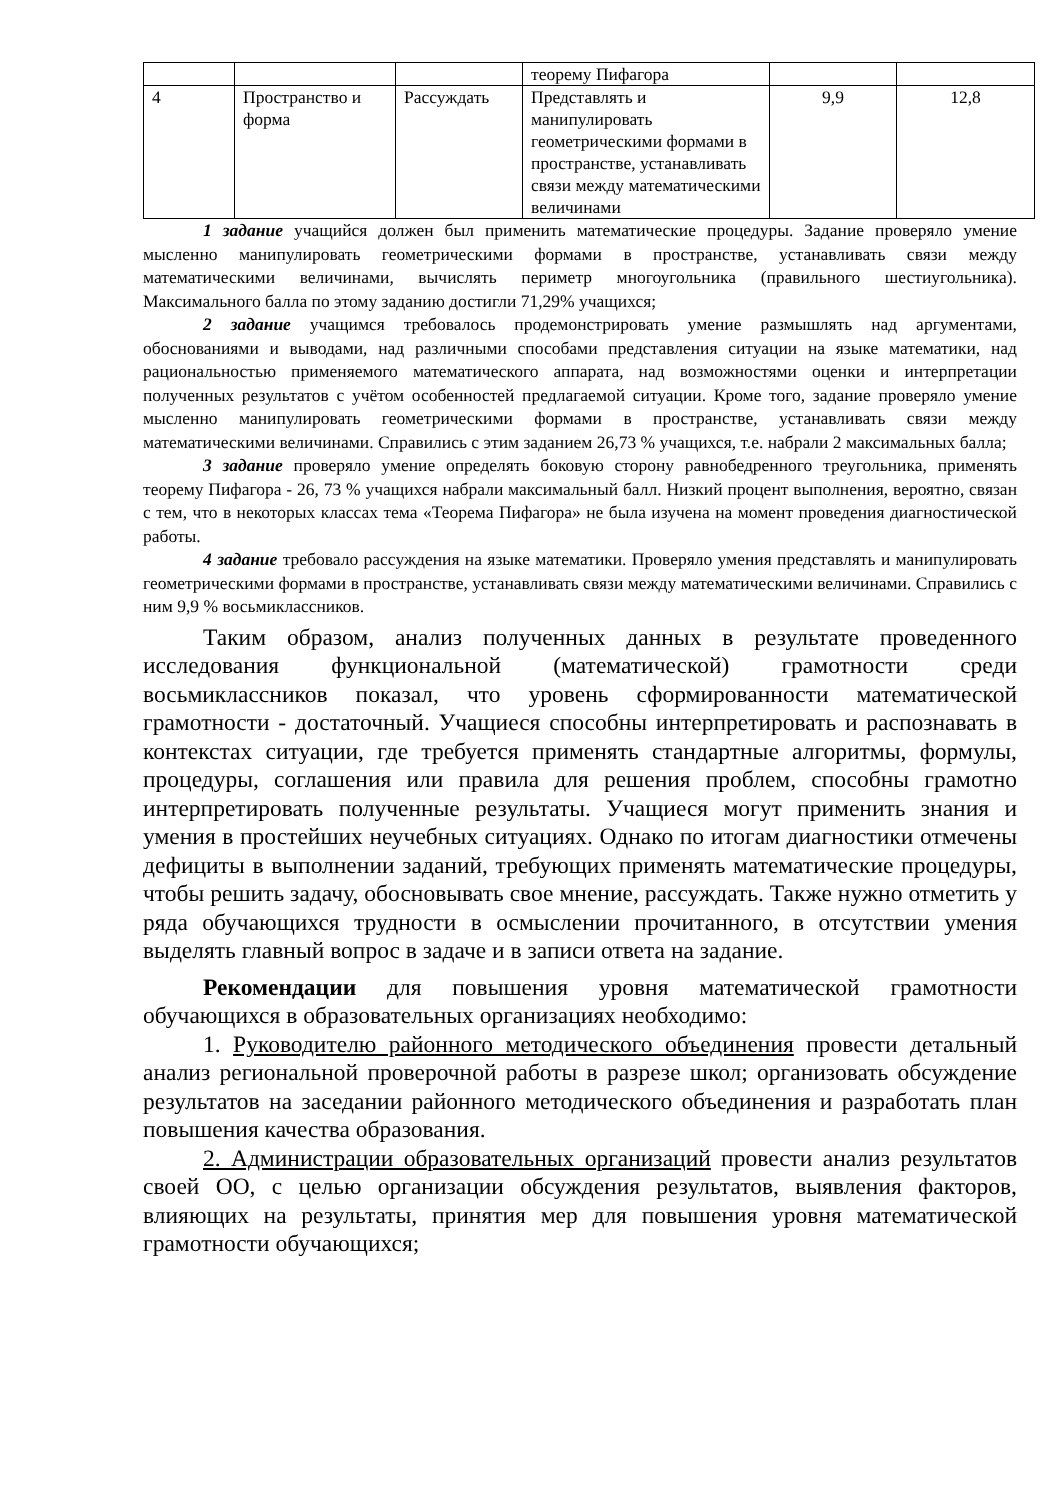| | | | теорему Пифагора | | |
| 4 | Пространство и форма | Рассуждать | Представлять и манипулировать геометрическими формами в пространстве, устанавливать связи между математическими величинами | 9,9 | 12,8 |
1 задание учащийся должен был применить математические процедуры. Задание проверяло умение мысленно манипулировать геометрическими формами в пространстве, устанавливать связи между математическими величинами, вычислять периметр многоугольника (правильного шестиугольника). Максимального балла по этому заданию достигли 71,29% учащихся;
2 задание учащимся требовалось продемонстрировать умение размышлять над аргументами, обоснованиями и выводами, над различными способами представления ситуации на языке математики, над рациональностью применяемого математического аппарата, над возможностями оценки и интерпретации полученных результатов с учётом особенностей предлагаемой ситуации. Кроме того, задание проверяло умение мысленно манипулировать геометрическими формами в пространстве, устанавливать связи между математическими величинами. Справились с этим заданием 26,73 % учащихся, т.е. набрали 2 максимальных балла;
3 задание проверяло умение определять боковую сторону равнобедренного треугольника, применять теорему Пифагора - 26, 73 % учащихся набрали максимальный балл. Низкий процент выполнения, вероятно, связан с тем, что в некоторых классах тема «Теорема Пифагора» не была изучена на момент проведения диагностической работы.
4 задание требовало рассуждения на языке математики. Проверяло умения представлять и манипулировать геометрическими формами в пространстве, устанавливать связи между математическими величинами. Справились с ним 9,9 % восьмиклассников.
Таким образом, анализ полученных данных в результате проведенного исследования функциональной (математической) грамотности среди восьмиклассников показал, что уровень сформированности математической грамотности - достаточный. Учащиеся способны интерпретировать и распознавать в контекстах ситуации, где требуется применять стандартные алгоритмы, формулы, процедуры, соглашения или правила для решения проблем, способны грамотно интерпретировать полученные результаты. Учащиеся могут применить знания и умения в простейших неучебных ситуациях. Однако по итогам диагностики отмечены дефициты в выполнении заданий, требующих применять математические процедуры, чтобы решить задачу, обосновывать свое мнение, рассуждать. Также нужно отметить у ряда обучающихся трудности в осмыслении прочитанного, в отсутствии умения выделять главный вопрос в задаче и в записи ответа на задание.
Рекомендации для повышения уровня математической грамотности обучающихся в образовательных организациях необходимо:
1. Руководителю районного методического объединения провести детальный анализ региональной проверочной работы в разрезе школ; организовать обсуждение результатов на заседании районного методического объединения и разработать план повышения качества образования.
2. Администрации образовательных организаций провести анализ результатов своей ОО, с целью организации обсуждения результатов, выявления факторов, влияющих на результаты, принятия мер для повышения уровня математической грамотности обучающихся;